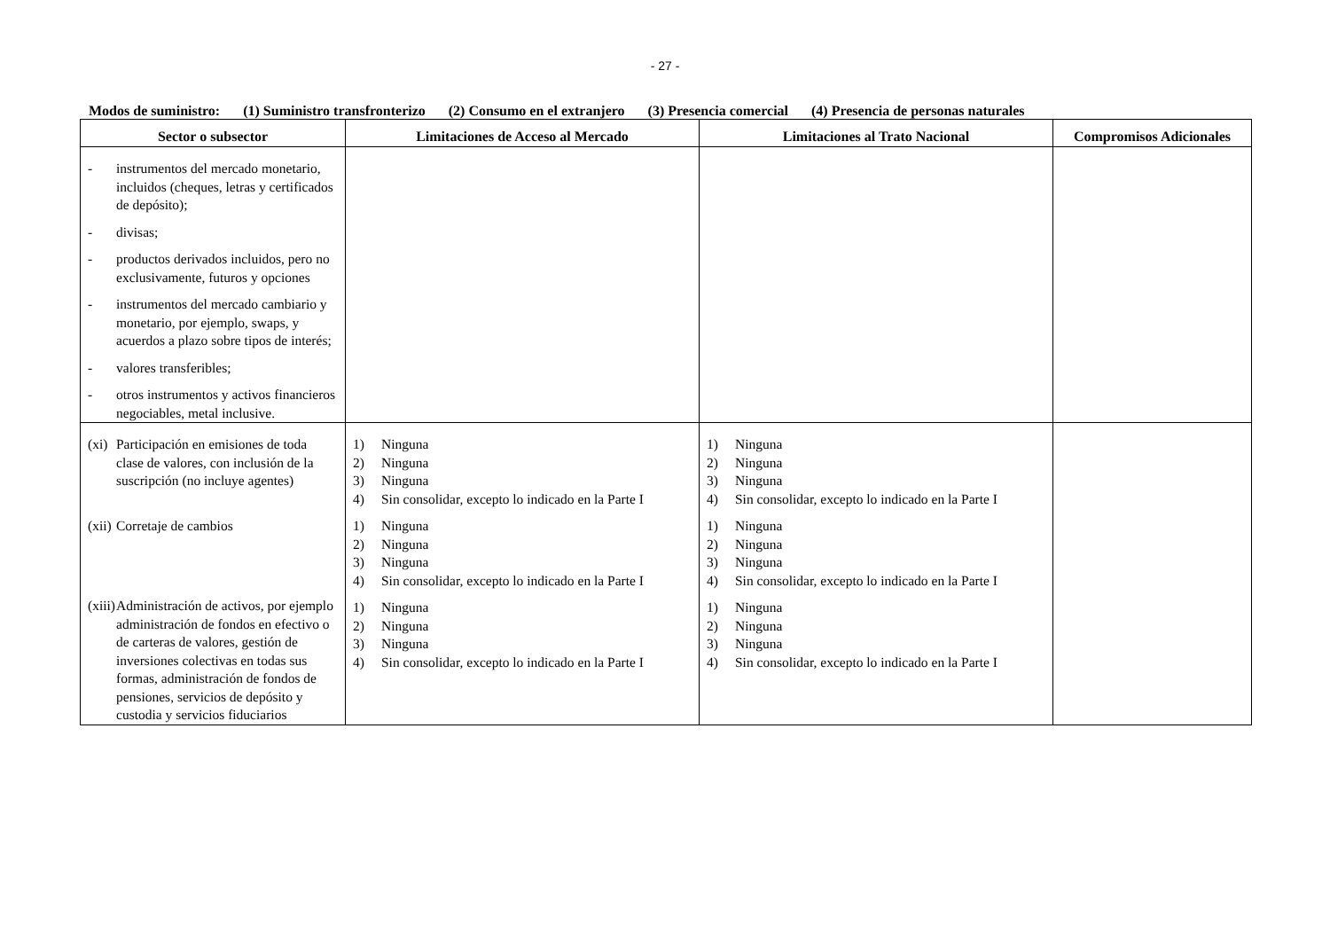- 27 -
Modos de suministro: (1) Suministro transfronterizo (2) Consumo en el extranjero (3) Presencia comercial (4) Presencia de personas naturales
| Sector o subsector | Limitaciones de Acceso al Mercado | Limitaciones al Trato Nacional | Compromisos Adicionales |
| --- | --- | --- | --- |
| - instrumentos del mercado monetario, incluidos (cheques, letras y certificados de depósito); - divisas; - productos derivados incluidos, pero no exclusivamente, futuros y opciones - instrumentos del mercado cambiario y monetario, por ejemplo, swaps, y acuerdos a plazo sobre tipos de interés; - valores transferibles; - otros instrumentos y activos financieros negociables, metal inclusive. | | | |
| (xi) Participación en emisiones de toda clase de valores, con inclusión de la suscripción (no incluye agentes) (xii) Corretaje de cambios (xiii) Administración de activos, por ejemplo administración de fondos en efectivo o de carteras de valores, gestión de inversiones colectivas en todas sus formas, administración de fondos de pensiones, servicios de depósito y custodia y servicios fiduciarios | 1) Ninguna 2) Ninguna 3) Ninguna 4) Sin consolidar, excepto lo indicado en la Parte I 1) Ninguna 2) Ninguna 3) Ninguna 4) Sin consolidar, excepto lo indicado en la Parte I 1) Ninguna 2) Ninguna 3) Ninguna 4) Sin consolidar, excepto lo indicado en la Parte I | 1) Ninguna 2) Ninguna 3) Ninguna 4) Sin consolidar, excepto lo indicado en la Parte I 1) Ninguna 2) Ninguna 3) Ninguna 4) Sin consolidar, excepto lo indicado en la Parte I 1) Ninguna 2) Ninguna 3) Ninguna 4) Sin consolidar, excepto lo indicado en la Parte I | |